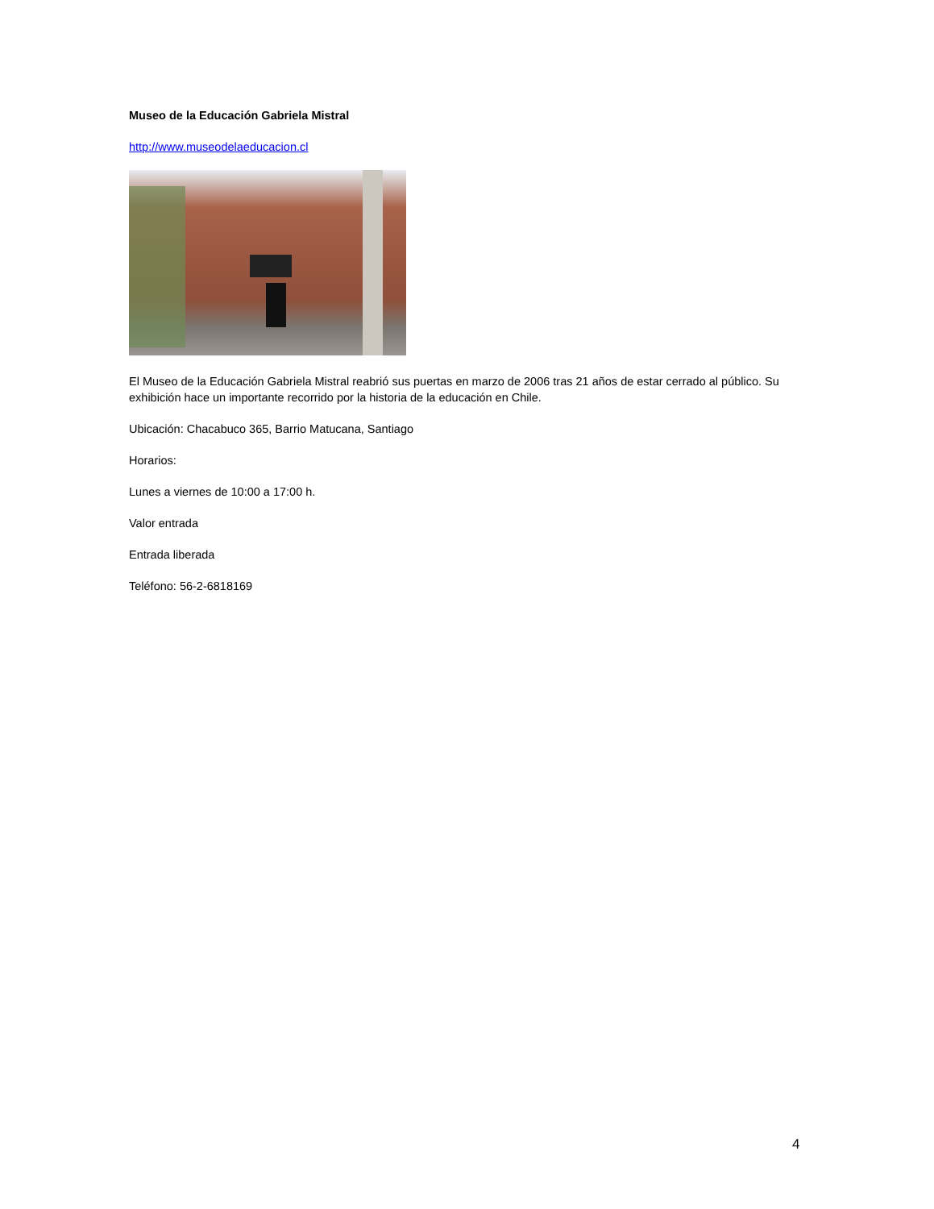Museo de la Educación Gabriela Mistral
http://www.museodelaeducacion.cl
El Museo de la Educación Gabriela Mistral reabrió sus puertas en marzo de 2006 tras 21 años de estar cerrado al público. Su exhibición hace un importante recorrido por la historia de la educación en Chile.
Ubicación: Chacabuco 365, Barrio Matucana, Santiago
Horarios:
Lunes a viernes de 10:00 a 17:00 h.
Valor entrada
Entrada liberada
Teléfono: 56-2-6818169
4